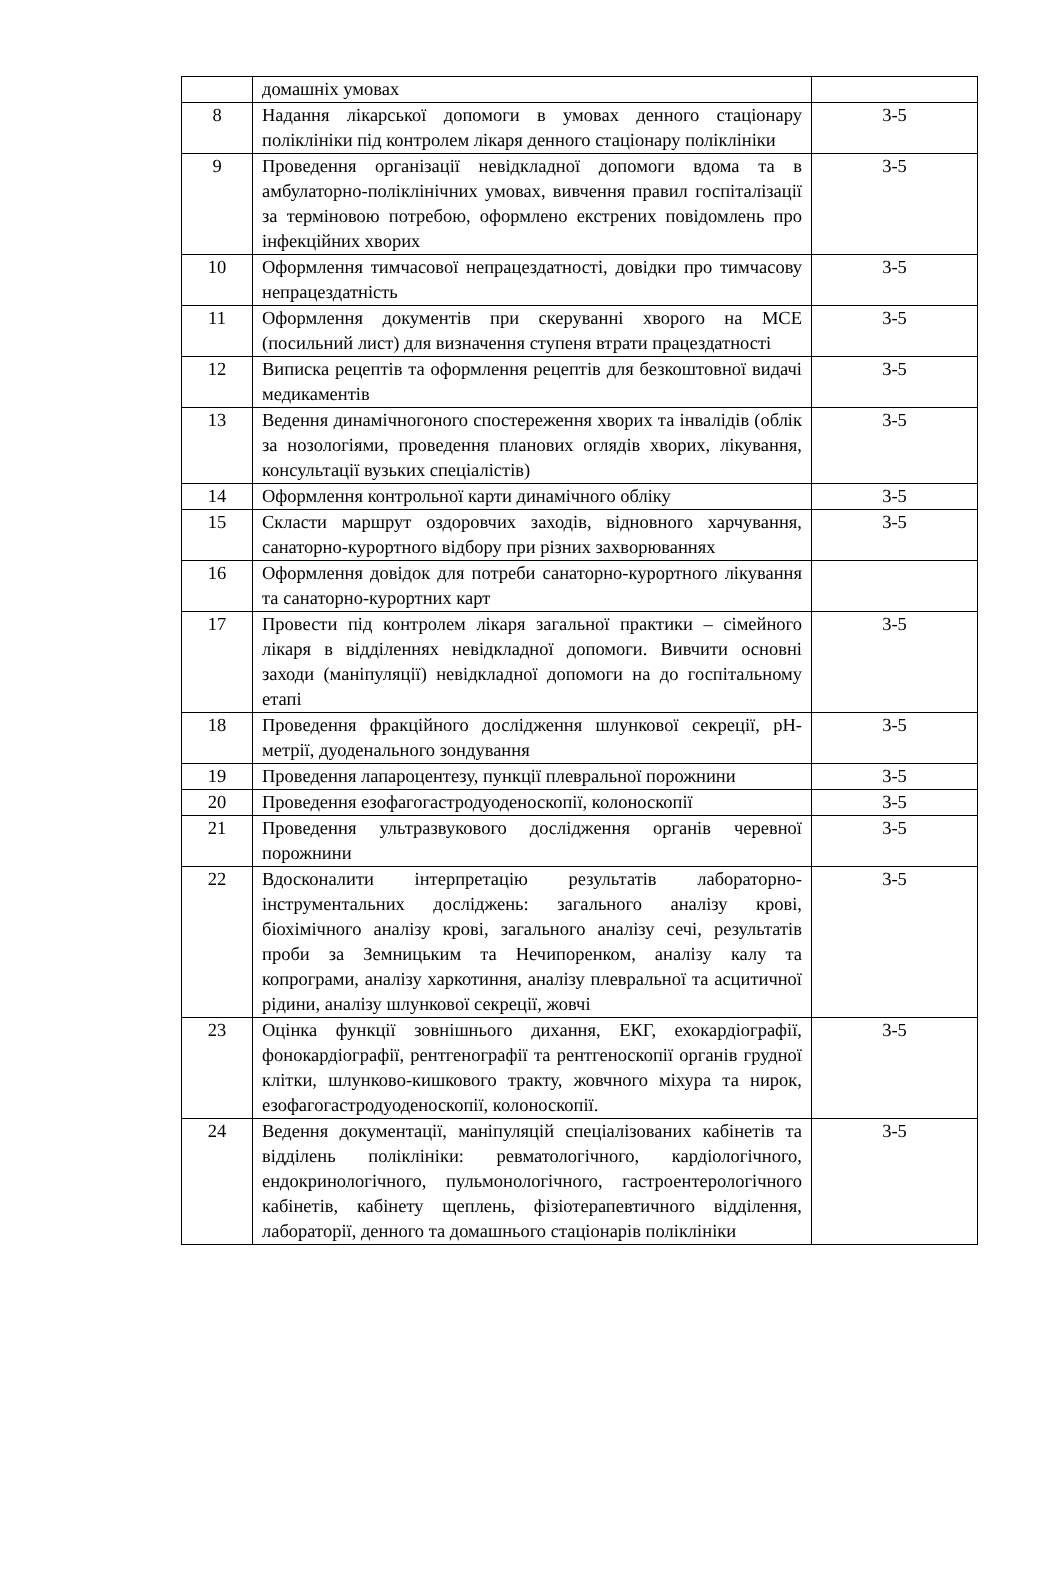| | домашніх умовах | |
| 8 | Надання лікарської допомоги в умовах денного стаціонару поліклініки під контролем лікаря денного стаціонару поліклініки | 3-5 |
| 9 | Проведення організації невідкладної допомоги вдома та в амбулаторно-поліклінічних умовах, вивчення правил госпіталізації за терміновою потребою, оформлено екстрених повідомлень про інфекційних хворих | 3-5 |
| 10 | Оформлення тимчасової непрацездатності, довідки про тимчасову непрацездатність | 3-5 |
| 11 | Оформлення документів при скеруванні хворого на МСЕ (посильний лист) для визначення ступеня втрати працездатності | 3-5 |
| 12 | Виписка рецептів та оформлення рецептів для безкоштовної видачі медикаментів | 3-5 |
| 13 | Ведення динамічногоного спостереження хворих та інвалідів (облік за нозологіями, проведення планових оглядів хворих, лікування, консультації вузьких спеціалістів) | 3-5 |
| 14 | Оформлення контрольної карти динамічного обліку | 3-5 |
| 15 | Скласти маршрут оздоровчих заходів, відновного харчування, санаторно-курортного відбору при різних захворюваннях | 3-5 |
| 16 | Оформлення довідок для потреби санаторно-курортного лікування та санаторно-курортних карт | |
| 17 | Провести під контролем лікаря загальної практики – сімейного лікаря в відділеннях невідкладної допомоги. Вивчити основні заходи (маніпуляції) невідкладної допомоги на до госпітальному етапі | 3-5 |
| 18 | Проведення фракційного дослідження шлункової секреції, pH-метрії, дуоденального зондування | 3-5 |
| 19 | Проведення лапароцентезу, пункції плевральної порожнини | 3-5 |
| 20 | Проведення езофагогастродуоденоскопії, колоноскопії | 3-5 |
| 21 | Проведення ультразвукового дослідження органів черевної порожнини | 3-5 |
| 22 | Вдосконалити інтерпретацію результатів лабораторно-інструментальних досліджень: загального аналізу крові, біохімічного аналізу крові, загального аналізу сечі, результатів проби за Земницьким та Нечипоренком, аналізу калу та копрограми, аналізу харкотиння, аналізу плевральної та асцитичної рідини, аналізу шлункової секреції, жовчі | 3-5 |
| 23 | Оцінка функції зовнішнього дихання, ЕКГ, ехокардіографії, фонокардіографії, рентгенографії та рентгеноскопії органів грудної клітки, шлунково-кишкового тракту, жовчного міхура та нирок, езофагогастродуоденоскопії, колоноскопії. | 3-5 |
| 24 | Ведення документації, маніпуляцій спеціалізованих кабінетів та відділень поліклініки: ревматологічного, кардіологічного, ендокринологічного, пульмонологічного, гастроентерологічного кабінетів, кабінету щеплень, фізіотерапевтичного відділення, лабораторії, денного та домашнього стаціонарів поліклініки | 3-5 |